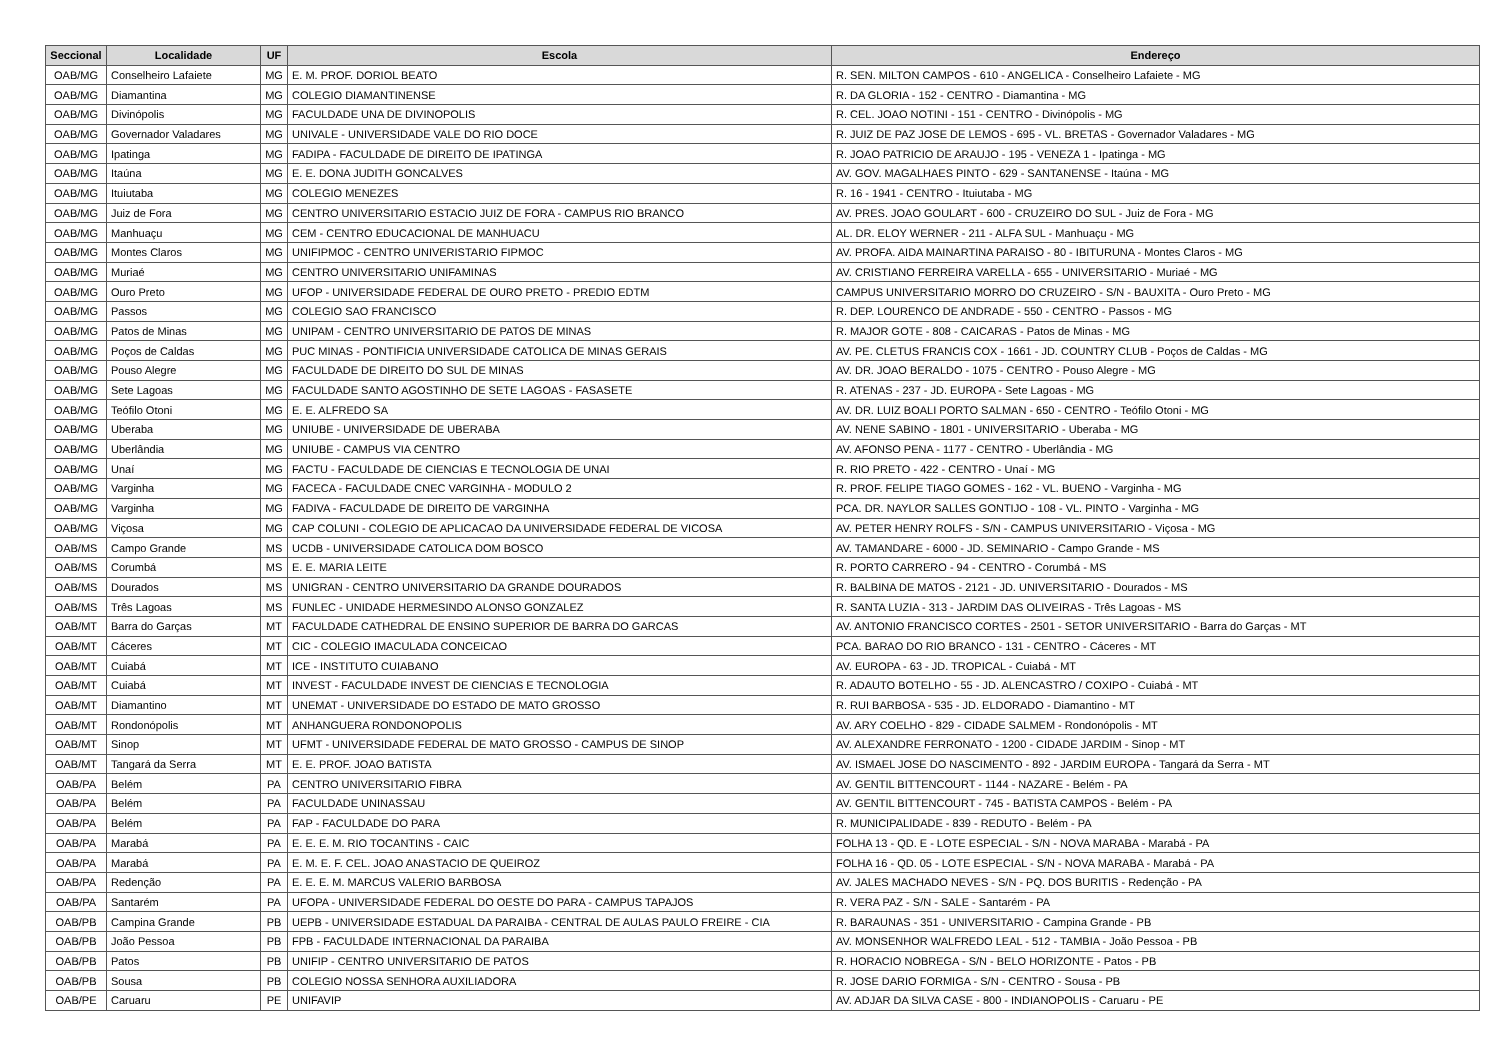| Seccional | Localidade | UF | Escola | Endereço |
| --- | --- | --- | --- | --- |
| OAB/MG | Conselheiro Lafaiete | MG | E. M. PROF. DORIOL BEATO | R. SEN. MILTON CAMPOS - 610 - ANGELICA - Conselheiro Lafaiete - MG |
| OAB/MG | Diamantina | MG | COLEGIO DIAMANTINENSE | R. DA GLORIA - 152 - CENTRO - Diamantina - MG |
| OAB/MG | Divinópolis | MG | FACULDADE UNA DE DIVINOPOLIS | R. CEL. JOAO NOTINI - 151 - CENTRO - Divinópolis - MG |
| OAB/MG | Governador Valadares | MG | UNIVALE - UNIVERSIDADE VALE DO RIO DOCE | R. JUIZ DE PAZ JOSE DE LEMOS - 695 - VL. BRETAS - Governador Valadares - MG |
| OAB/MG | Ipatinga | MG | FADIPA - FACULDADE DE DIREITO DE IPATINGA | R. JOAO PATRICIO DE ARAUJO - 195 - VENEZA 1 - Ipatinga - MG |
| OAB/MG | Itaúna | MG | E. E. DONA JUDITH GONCALVES | AV. GOV. MAGALHAES PINTO - 629 - SANTANENSE - Itaúna - MG |
| OAB/MG | Ituiutaba | MG | COLEGIO MENEZES | R. 16 - 1941 - CENTRO - Ituiutaba - MG |
| OAB/MG | Juiz de Fora | MG | CENTRO UNIVERSITARIO ESTACIO JUIZ DE FORA - CAMPUS RIO BRANCO | AV. PRES. JOAO GOULART - 600 - CRUZEIRO DO SUL - Juiz de Fora - MG |
| OAB/MG | Manhuaçu | MG | CEM - CENTRO EDUCACIONAL DE MANHUACU | AL. DR. ELOY WERNER - 211 - ALFA SUL - Manhuaçu - MG |
| OAB/MG | Montes Claros | MG | UNIFIPMOC - CENTRO UNIVERISTARIO FIPMOC | AV. PROFA. AIDA MAINARTINA PARAISO - 80 - IBITURUNA - Montes Claros - MG |
| OAB/MG | Muriaé | MG | CENTRO UNIVERSITARIO UNIFAMINAS | AV. CRISTIANO FERREIRA VARELLA - 655 - UNIVERSITARIO - Muriaé - MG |
| OAB/MG | Ouro Preto | MG | UFOP - UNIVERSIDADE FEDERAL DE OURO PRETO - PREDIO EDTM | CAMPUS UNIVERSITARIO MORRO DO CRUZEIRO - S/N - BAUXITA - Ouro Preto - MG |
| OAB/MG | Passos | MG | COLEGIO SAO FRANCISCO | R. DEP. LOURENCO DE ANDRADE - 550 - CENTRO - Passos - MG |
| OAB/MG | Patos de Minas | MG | UNIPAM - CENTRO UNIVERSITARIO DE PATOS DE MINAS | R. MAJOR GOTE - 808 - CAICARAS - Patos de Minas - MG |
| OAB/MG | Poços de Caldas | MG | PUC MINAS - PONTIFICIA UNIVERSIDADE CATOLICA DE MINAS GERAIS | AV. PE. CLETUS FRANCIS COX - 1661 - JD. COUNTRY CLUB - Poços de Caldas - MG |
| OAB/MG | Pouso Alegre | MG | FACULDADE DE DIREITO DO SUL DE MINAS | AV. DR. JOAO BERALDO - 1075 - CENTRO - Pouso Alegre - MG |
| OAB/MG | Sete Lagoas | MG | FACULDADE SANTO AGOSTINHO DE SETE LAGOAS - FASASETE | R. ATENAS - 237 - JD. EUROPA - Sete Lagoas - MG |
| OAB/MG | Teófilo Otoni | MG | E. E. ALFREDO SA | AV. DR. LUIZ BOALI PORTO SALMAN - 650 - CENTRO - Teófilo Otoni - MG |
| OAB/MG | Uberaba | MG | UNIUBE - UNIVERSIDADE DE UBERABA | AV. NENE SABINO - 1801 - UNIVERSITARIO - Uberaba - MG |
| OAB/MG | Uberlândia | MG | UNIUBE - CAMPUS VIA CENTRO | AV. AFONSO PENA - 1177 - CENTRO - Uberlândia - MG |
| OAB/MG | Unaí | MG | FACTU - FACULDADE DE CIENCIAS E TECNOLOGIA DE UNAI | R. RIO PRETO - 422 - CENTRO - Unaí - MG |
| OAB/MG | Varginha | MG | FACECA - FACULDADE CNEC VARGINHA - MODULO 2 | R. PROF. FELIPE TIAGO GOMES - 162 - VL. BUENO - Varginha - MG |
| OAB/MG | Varginha | MG | FADIVA - FACULDADE DE DIREITO DE VARGINHA | PCA. DR. NAYLOR SALLES GONTIJO - 108 - VL. PINTO - Varginha - MG |
| OAB/MG | Viçosa | MG | CAP COLUNI - COLEGIO DE APLICACAO DA UNIVERSIDADE FEDERAL DE VICOSA | AV. PETER HENRY ROLFS - S/N - CAMPUS UNIVERSITARIO - Viçosa - MG |
| OAB/MS | Campo Grande | MS | UCDB - UNIVERSIDADE CATOLICA DOM BOSCO | AV. TAMANDARE - 6000 - JD. SEMINARIO - Campo Grande - MS |
| OAB/MS | Corumbá | MS | E. E. MARIA LEITE | R. PORTO CARRERO - 94 - CENTRO - Corumbá - MS |
| OAB/MS | Dourados | MS | UNIGRAN - CENTRO UNIVERSITARIO DA GRANDE DOURADOS | R. BALBINA DE MATOS - 2121 - JD. UNIVERSITARIO - Dourados - MS |
| OAB/MS | Três Lagoas | MS | FUNLEC - UNIDADE HERMESINDO ALONSO GONZALEZ | R. SANTA LUZIA - 313 - JARDIM DAS OLIVEIRAS - Três Lagoas - MS |
| OAB/MT | Barra do Garças | MT | FACULDADE CATHEDRAL DE ENSINO SUPERIOR DE BARRA DO GARCAS | AV. ANTONIO FRANCISCO CORTES - 2501 - SETOR UNIVERSITARIO - Barra do Garças - MT |
| OAB/MT | Cáceres | MT | CIC - COLEGIO IMACULADA CONCEICAO | PCA. BARAO DO RIO BRANCO - 131 - CENTRO - Cáceres - MT |
| OAB/MT | Cuiabá | MT | ICE - INSTITUTO CUIABANO | AV. EUROPA - 63 - JD. TROPICAL - Cuiabá - MT |
| OAB/MT | Cuiabá | MT | INVEST - FACULDADE INVEST DE CIENCIAS E TECNOLOGIA | R. ADAUTO BOTELHO - 55 - JD. ALENCASTRO / COXIPO - Cuiabá - MT |
| OAB/MT | Diamantino | MT | UNEMAT - UNIVERSIDADE DO ESTADO DE MATO GROSSO | R. RUI BARBOSA - 535 - JD. ELDORADO - Diamantino - MT |
| OAB/MT | Rondonópolis | MT | ANHANGUERA RONDONOPOLIS | AV. ARY COELHO - 829 - CIDADE SALMEM - Rondonópolis - MT |
| OAB/MT | Sinop | MT | UFMT - UNIVERSIDADE FEDERAL DE MATO GROSSO - CAMPUS DE SINOP | AV. ALEXANDRE FERRONATO - 1200 - CIDADE JARDIM - Sinop - MT |
| OAB/MT | Tangará da Serra | MT | E. E. PROF. JOAO BATISTA | AV. ISMAEL JOSE DO NASCIMENTO - 892 - JARDIM EUROPA - Tangará da Serra - MT |
| OAB/PA | Belém | PA | CENTRO UNIVERSITARIO FIBRA | AV. GENTIL BITTENCOURT - 1144 - NAZARE - Belém - PA |
| OAB/PA | Belém | PA | FACULDADE UNINASSAU | AV. GENTIL BITTENCOURT - 745 - BATISTA CAMPOS - Belém - PA |
| OAB/PA | Belém | PA | FAP - FACULDADE DO PARA | R. MUNICIPALIDADE - 839 - REDUTO - Belém - PA |
| OAB/PA | Marabá | PA | E. E. E. M. RIO TOCANTINS - CAIC | FOLHA 13 - QD. E - LOTE ESPECIAL - S/N - NOVA MARABA - Marabá - PA |
| OAB/PA | Marabá | PA | E. M. E. F. CEL. JOAO ANASTACIO DE QUEIROZ | FOLHA 16 - QD. 05 - LOTE ESPECIAL - S/N - NOVA MARABA - Marabá - PA |
| OAB/PA | Redenção | PA | E. E. E. M. MARCUS VALERIO BARBOSA | AV. JALES MACHADO NEVES - S/N - PQ. DOS BURITIS - Redenção - PA |
| OAB/PA | Santarém | PA | UFOPA - UNIVERSIDADE FEDERAL DO OESTE DO PARA - CAMPUS TAPAJOS | R. VERA PAZ - S/N - SALE - Santarém - PA |
| OAB/PB | Campina Grande | PB | UEPB - UNIVERSIDADE ESTADUAL DA PARAIBA - CENTRAL DE AULAS PAULO FREIRE - CIA | R. BARAUNAS - 351 - UNIVERSITARIO - Campina Grande - PB |
| OAB/PB | João Pessoa | PB | FPB - FACULDADE INTERNACIONAL DA PARAIBA | AV. MONSENHOR WALFREDO LEAL - 512 - TAMBIA - João Pessoa - PB |
| OAB/PB | Patos | PB | UNIFIP - CENTRO UNIVERSITARIO DE PATOS | R. HORACIO NOBREGA - S/N - BELO HORIZONTE - Patos - PB |
| OAB/PB | Sousa | PB | COLEGIO NOSSA SENHORA AUXILIADORA | R. JOSE DARIO FORMIGA - S/N - CENTRO - Sousa - PB |
| OAB/PE | Caruaru | PE | UNIFAVIP | AV. ADJAR DA SILVA CASE - 800 - INDIANOPOLIS - Caruaru - PE |